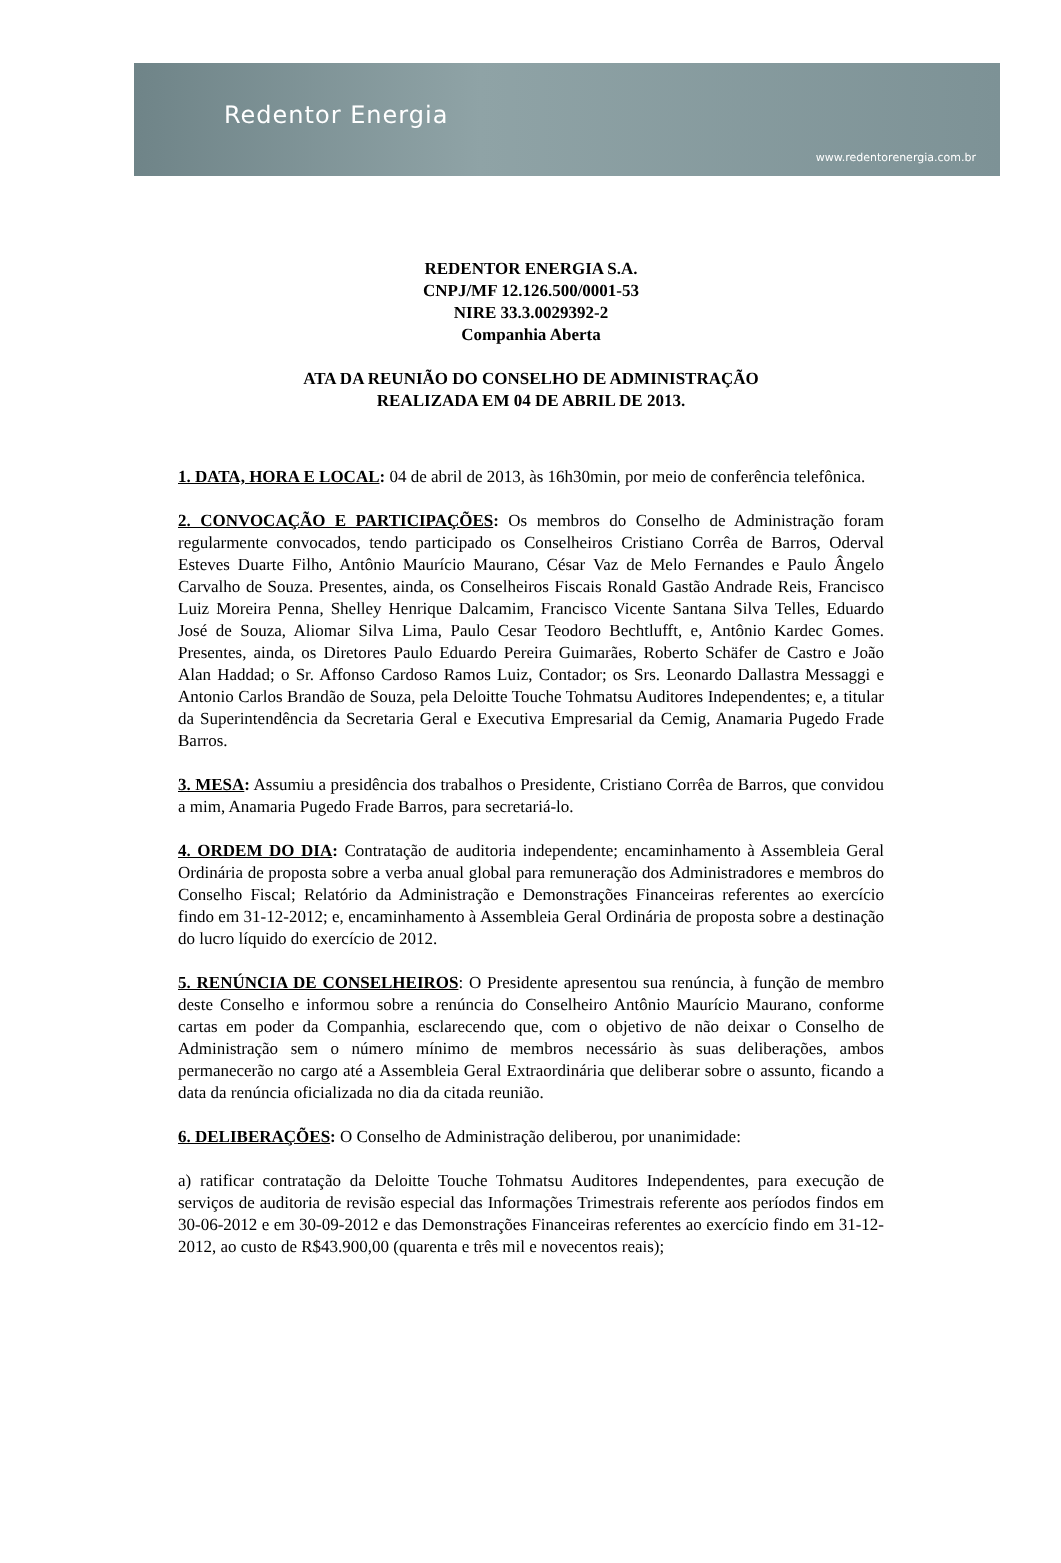Redentor Energia
www.redentorenergia.com.br
REDENTOR ENERGIA S.A.
CNPJ/MF 12.126.500/0001-53
NIRE 33.3.0029392-2
Companhia Aberta
ATA DA REUNIÃO DO CONSELHO DE ADMINISTRAÇÃO
REALIZADA EM 04 DE ABRIL DE 2013.
1. DATA, HORA E LOCAL: 04 de abril de 2013, às 16h30min, por meio de conferência telefônica.
2. CONVOCAÇÃO E PARTICIPAÇÕES: Os membros do Conselho de Administração foram regularmente convocados, tendo participado os Conselheiros Cristiano Corrêa de Barros, Oderval Esteves Duarte Filho, Antônio Maurício Maurano, César Vaz de Melo Fernandes e Paulo Ângelo Carvalho de Souza. Presentes, ainda, os Conselheiros Fiscais Ronald Gastão Andrade Reis, Francisco Luiz Moreira Penna, Shelley Henrique Dalcamim, Francisco Vicente Santana Silva Telles, Eduardo José de Souza, Aliomar Silva Lima, Paulo Cesar Teodoro Bechtlufft, e, Antônio Kardec Gomes. Presentes, ainda, os Diretores Paulo Eduardo Pereira Guimarães, Roberto Schäfer de Castro e João Alan Haddad; o Sr. Affonso Cardoso Ramos Luiz, Contador; os Srs. Leonardo Dallastra Messaggi e Antonio Carlos Brandão de Souza, pela Deloitte Touche Tohmatsu Auditores Independentes; e, a titular da Superintendência da Secretaria Geral e Executiva Empresarial da Cemig, Anamaria Pugedo Frade Barros.
3. MESA: Assumiu a presidência dos trabalhos o Presidente, Cristiano Corrêa de Barros, que convidou a mim, Anamaria Pugedo Frade Barros, para secretariá-lo.
4. ORDEM DO DIA: Contratação de auditoria independente; encaminhamento à Assembleia Geral Ordinária de proposta sobre a verba anual global para remuneração dos Administradores e membros do Conselho Fiscal; Relatório da Administração e Demonstrações Financeiras referentes ao exercício findo em 31-12-2012; e, encaminhamento à Assembleia Geral Ordinária de proposta sobre a destinação do lucro líquido do exercício de 2012.
5. RENÚNCIA DE CONSELHEIROS: O Presidente apresentou sua renúncia, à função de membro deste Conselho e informou sobre a renúncia do Conselheiro Antônio Maurício Maurano, conforme cartas em poder da Companhia, esclarecendo que, com o objetivo de não deixar o Conselho de Administração sem o número mínimo de membros necessário às suas deliberações, ambos permanecerão no cargo até a Assembleia Geral Extraordinária que deliberar sobre o assunto, ficando a data da renúncia oficializada no dia da citada reunião.
6. DELIBERAÇÕES: O Conselho de Administração deliberou, por unanimidade:
a) ratificar contratação da Deloitte Touche Tohmatsu Auditores Independentes, para execução de serviços de auditoria de revisão especial das Informações Trimestrais referente aos períodos findos em 30-06-2012 e em 30-09-2012 e das Demonstrações Financeiras referentes ao exercício findo em 31-12-2012, ao custo de R$43.900,00 (quarenta e três mil e novecentos reais);